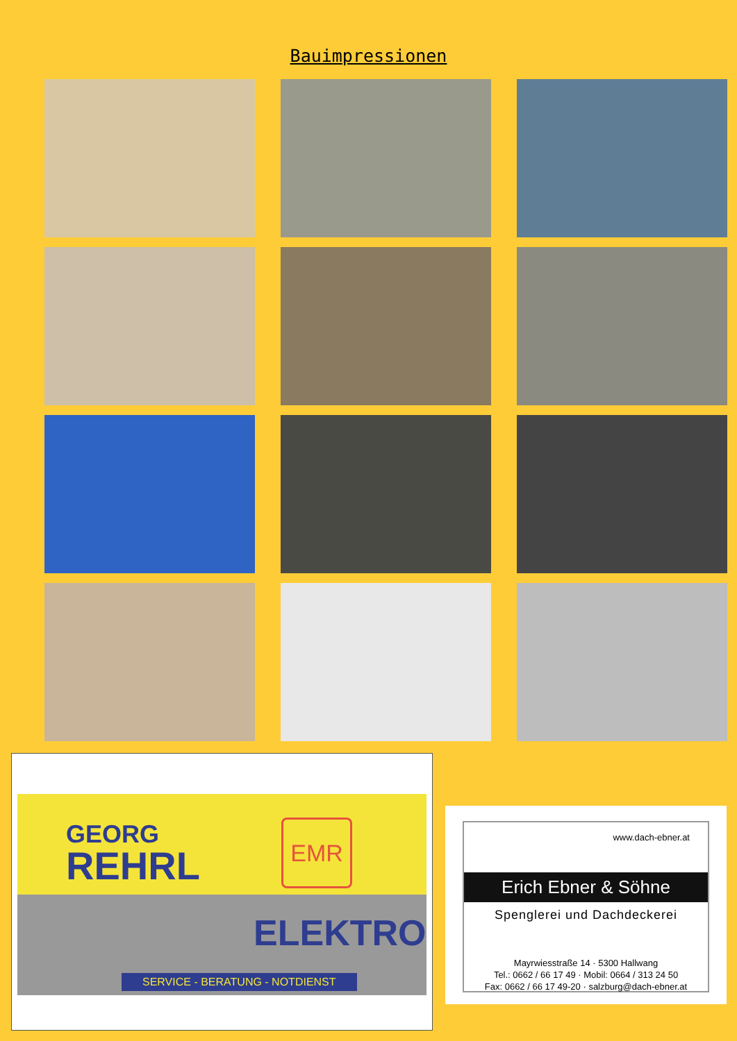Bauimpressionen
GEORG
REHRL
EMR
ELEKTRO
SERVICE - BERATUNG - NOTDIENST
www.dach-ebner.at
Erich Ebner & Söhne
Spenglerei und Dachdeckerei
Mayrwiesstraße 14 · 5300 Hallwang
Tel.: 0662 / 66 17 49 · Mobil: 0664 / 313 24 50
Fax: 0662 / 66 17 49-20 · salzburg@dach-ebner.at